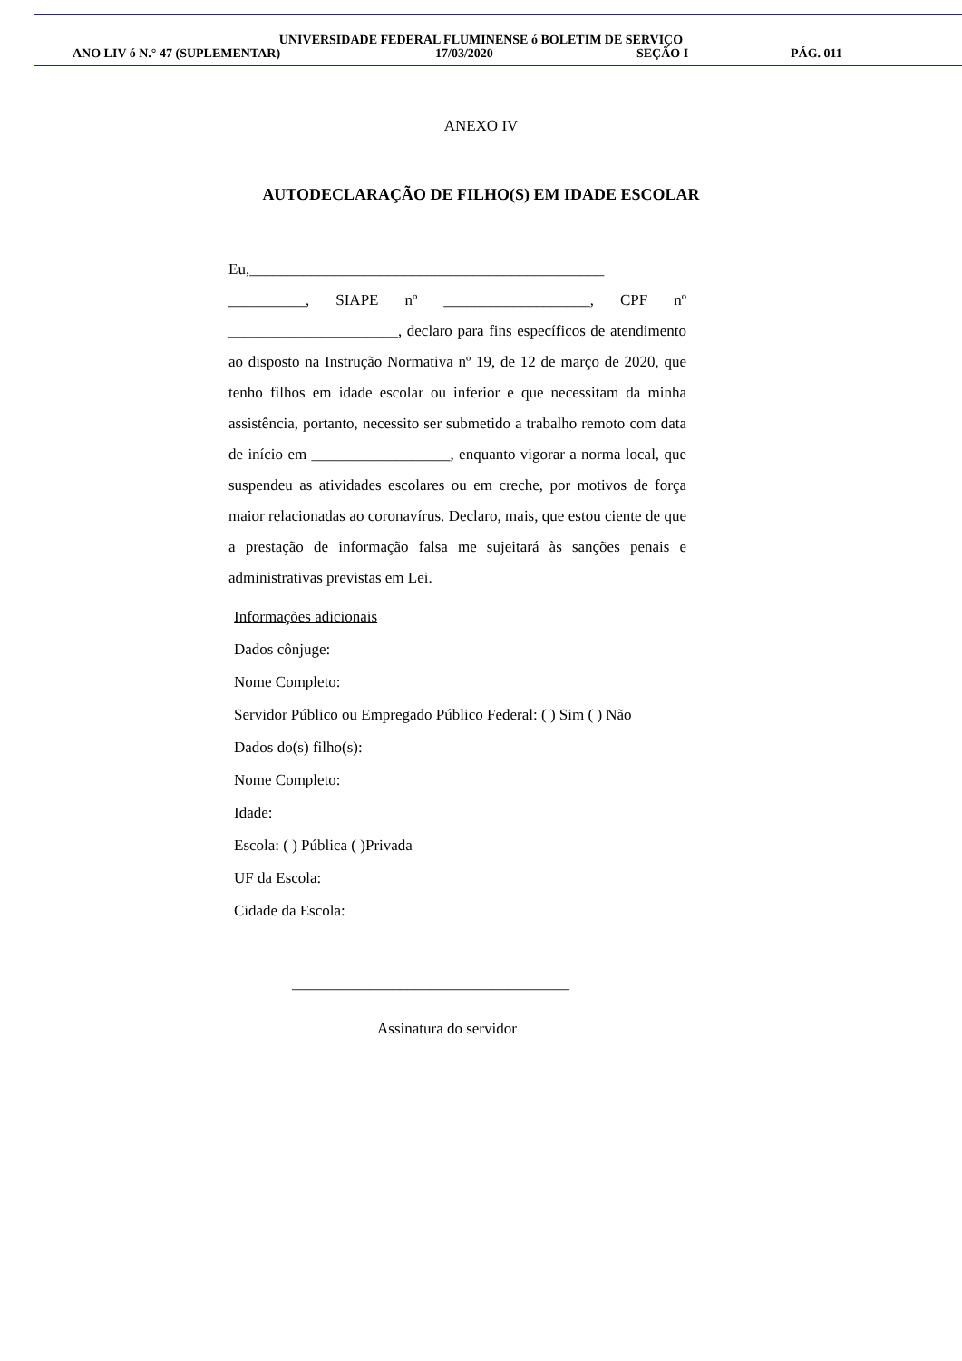UNIVERSIDADE FEDERAL FLUMINENSE ó BOLETIM DE SERVIÇO
ANO LIV ó N.° 47 (SUPLEMENTAR) 17/03/2020 SEÇÃO I PÁG. 011
ANEXO IV
AUTODECLARAÇÃO DE FILHO(S) EM IDADE ESCOLAR
Eu,______________________________________________ __________, SIAPE nº ___________________, CPF nº ______________________, declaro para fins específicos de atendimento ao disposto na Instrução Normativa nº 19, de 12 de março de 2020, que tenho filhos em idade escolar ou inferior e que necessitam da minha assistência, portanto, necessito ser submetido a trabalho remoto com data de início em __________________, enquanto vigorar a norma local, que suspendeu as atividades escolares ou em creche, por motivos de força maior relacionadas ao coronavírus. Declaro, mais, que estou ciente de que a prestação de informação falsa me sujeitará às sanções penais e administrativas previstas em Lei.
Informações adicionais
Dados cônjuge:
Nome Completo:
Servidor Público ou Empregado Público Federal: ( ) Sim ( ) Não
Dados do(s) filho(s):
Nome Completo:
Idade:
Escola: ( ) Pública ( )Privada
UF da Escola:
Cidade da Escola:
____________________________________
Assinatura do servidor